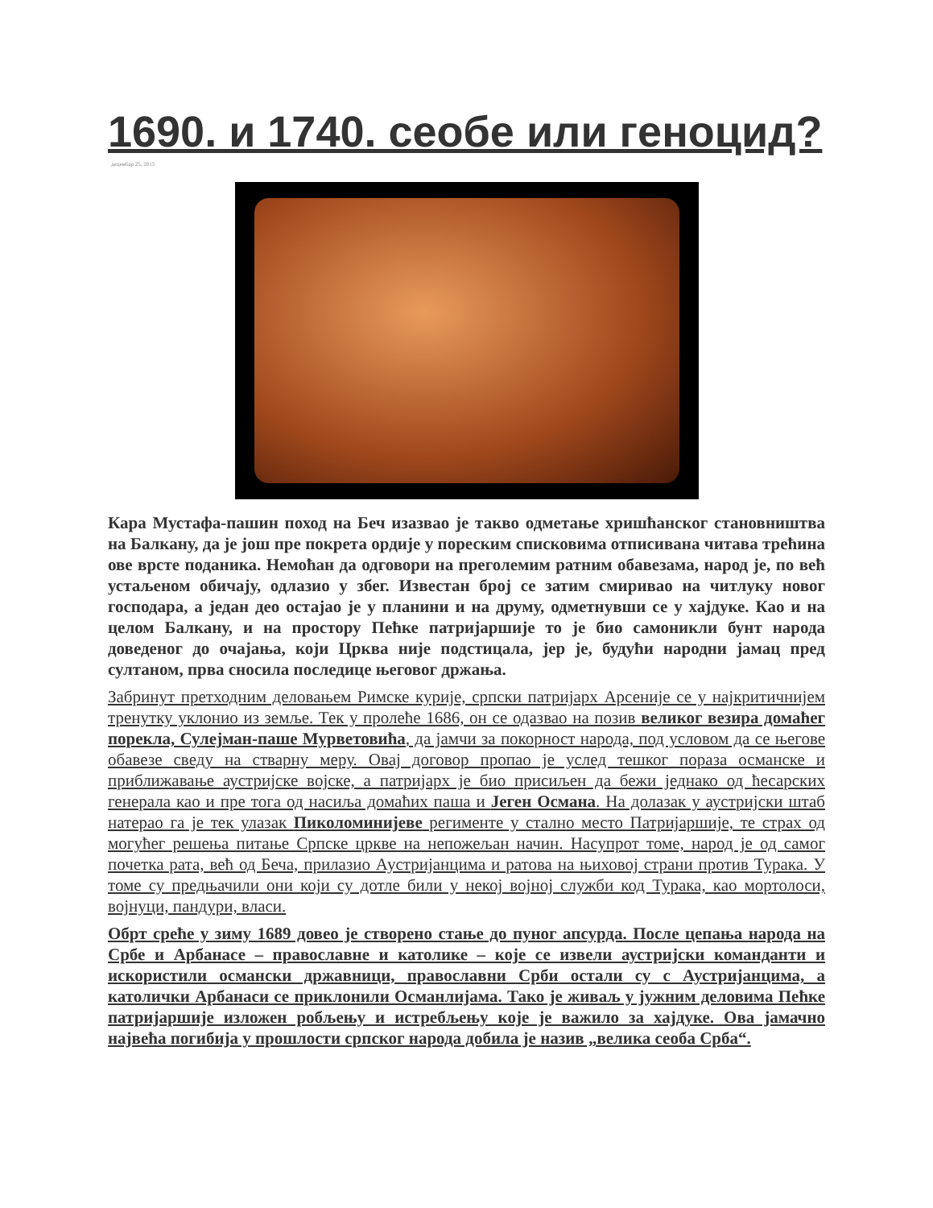1690. и 1740. сеобе или геноцид?
децембар 25, 2015
Кара Мустафа-пашин поход на Беч изазвао је такво одметање хришћанског становништва на Балкану, да је још пре покрета ордије у пореским списковима отписивана читава трећина ове врсте поданика. Немоћан да одговори на преголемим ратним обавезама, народ је, по већ устаљеном обичају, одлазио у збег. Известан број се затим смиривао на читлуку новог господара, а један део остајао је у планини и на друму, одметнувши се у хајдуке. Као и на целом Балкану, и на простору Пећке патријаршије то је био самоникли бунт народа доведеног до очајања, који Црква није подстицала, јер је, будући народни јамац пред султаном, прва сносила последице његовог држања.
Забринут претходним деловањем Римске курије, српски патријарх Арсеније се у најкритичнијем тренутку уклонио из земље. Тек у пролеће 1686, он се одазвао на позив великог везира домаћег порекла, Сулејман-паше Мурветовића, да јамчи за покорност народа, под условом да се његове обавезе сведу на стварну меру. Овај договор пропао је услед тешког пораза османске и приближавање аустријске војске, а патријарх је био присиљен да бежи једнако од ћесарских генерала као и пре тога од насиља домаћих паша и Јеген Османа. На долазак у аустријски штаб натерао га је тек улазак Пиколоминијеве регименте у стално место Патријаршије, те страх од могућег решења питање Српске цркве на непожељан начин. Насупрот томе, народ је од самог почетка рата, већ од Беча, прилазио Аустријанцима и ратова на њиховој страни против Турака. У томе су предњачили они који су дотле били у некој војној служби код Турака, као мортолоси, војнуци, пандури, власи.
Обрт среће у зиму 1689 довео је створено стање до пуног апсурда. После цепања народа на Србе и Арбанасе – православне и католике – које се извели аустријски команданти и искористили османски државници, православни Срби остали су с Аустријанцима, а католички Арбанаси се приклонили Османлијама. Тако је живаљ у јужним деловима Пећке патријаршије изложен робљењу и истребљењу које је важило за хајдуке. Ова јамачно највећа погибија у прошлости српског народа добила је назив „велика сеоба Срба“.